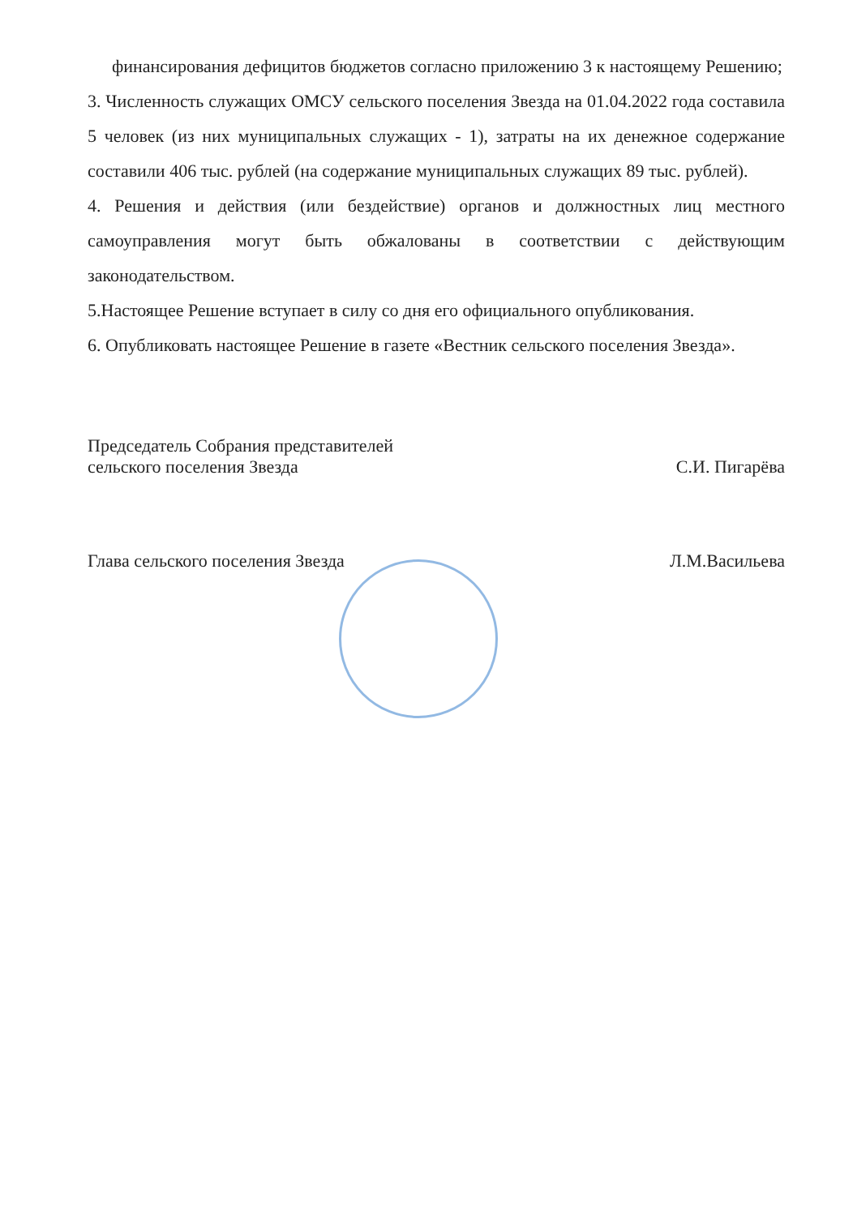финансирования дефицитов бюджетов согласно приложению 3 к настоящему Решению;
3. Численность служащих ОМСУ сельского поселения Звезда на 01.04.2022 года составила 5 человек (из них муниципальных служащих - 1), затраты на их денежное содержание составили 406 тыс. рублей (на содержание муниципальных служащих 89 тыс. рублей).
4. Решения и действия (или бездействие) органов и должностных лиц местного самоуправления могут быть обжалованы в соответствии с действующим законодательством.
5.Настоящее Решение вступает в силу со дня его официального опубликования.
6. Опубликовать настоящее Решение в газете «Вестник сельского поселения Звезда».
Председатель Собрания представителей
сельского поселения Звезда
С.И. Пигарёва
Глава сельского поселения Звезда
Л.М.Васильева